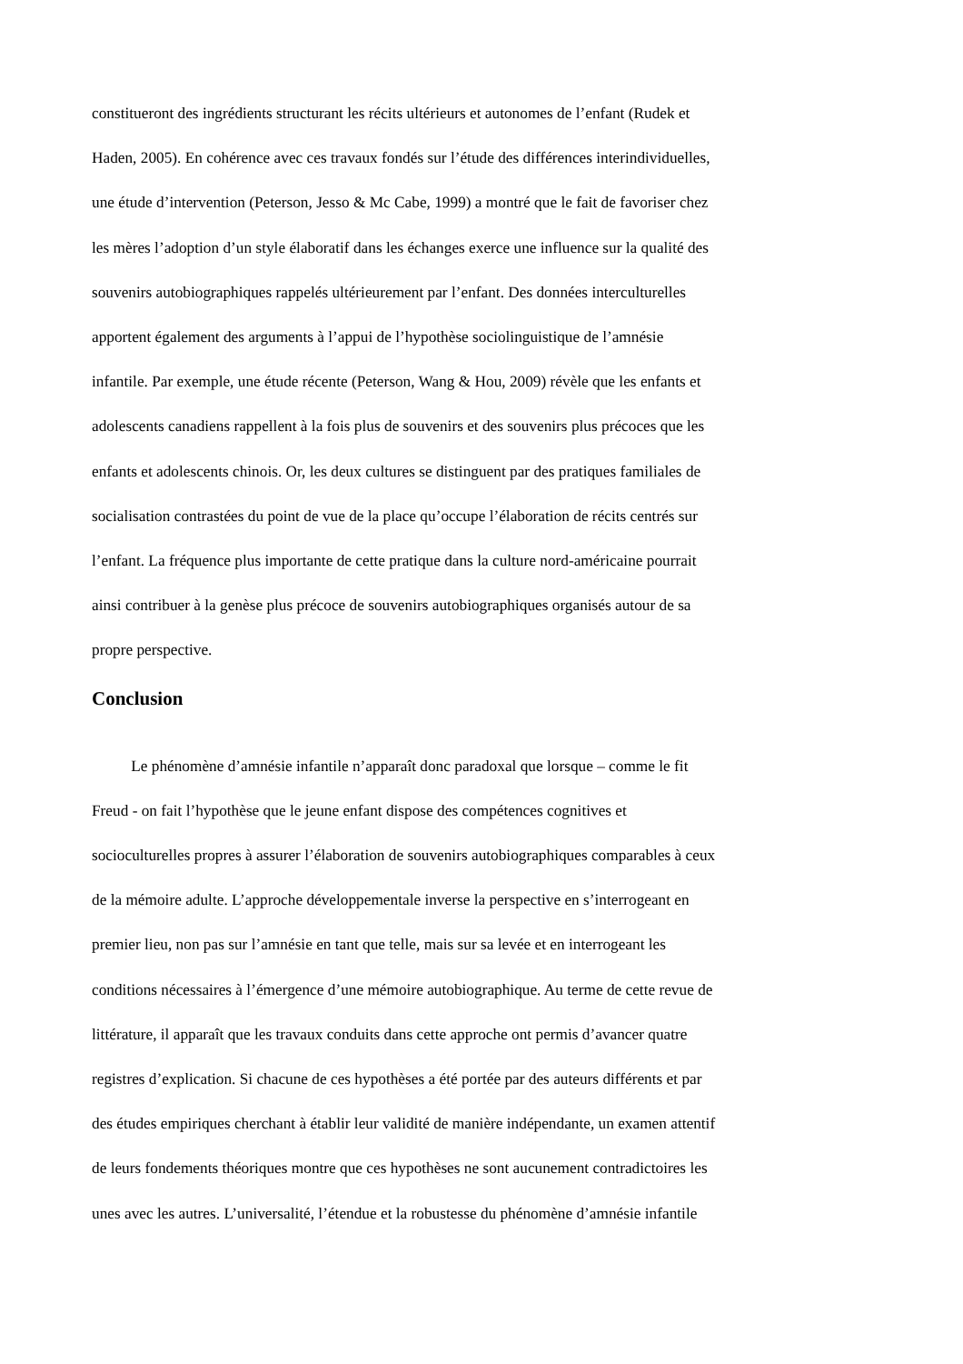constitueront des ingrédients structurant les récits ultérieurs et autonomes de l’enfant (Rudek et
Haden, 2005). En cohérence avec ces travaux fondés sur l’étude des différences interindividuelles,
une étude d’intervention (Peterson, Jesso & Mc Cabe, 1999) a montré que le fait de favoriser chez
les mères l’adoption d’un style élaboratif dans les échanges exerce une influence sur la qualité des
souvenirs autobiographiques rappelés ultérieurement par l’enfant. Des données interculturelles
apportent également des arguments à l’appui de l’hypothèse sociolinguistique de l’amnésie
infantile. Par exemple, une étude récente (Peterson, Wang & Hou, 2009) révèle que les enfants et
adolescents canadiens rappellent à la fois plus de souvenirs et des souvenirs plus précoces que les
enfants et adolescents chinois. Or, les deux cultures se distinguent par des pratiques familiales de
socialisation contrastées du point de vue de la place qu’occupe l’élaboration de récits centrés sur
l’enfant. La fréquence plus importante de cette pratique dans la culture nord-américaine pourrait
ainsi contribuer à la genèse plus précoce de souvenirs autobiographiques organisés autour de sa
propre perspective.
Conclusion
   Le phénomène d’amnésie infantile n’apparaît donc paradoxal que lorsque – comme le fit
Freud - on fait l’hypothèse que le jeune enfant dispose des compétences cognitives et
socioculturelles propres à assurer l’élaboration de souvenirs autobiographiques comparables à ceux
de la mémoire adulte. L’approche développementale inverse la perspective en s’interrogeant en
premier lieu, non pas sur l’amnésie en tant que telle, mais sur sa levée et en interrogeant les
conditions nécessaires à l’émergence d’une mémoire autobiographique. Au terme de cette revue de
littérature, il apparaît que les travaux conduits dans cette approche ont permis d’avancer quatre
registres d’explication. Si chacune de ces hypothèses a été portée par des auteurs différents et par
des études empiriques cherchant à établir leur validité de manière indépendante, un examen attentif
de leurs fondements théoriques montre que ces hypothèses ne sont aucunement contradictoires les
unes avec les autres. L’universalité, l’étendue et la robustesse du phénomène d’amnésie infantile